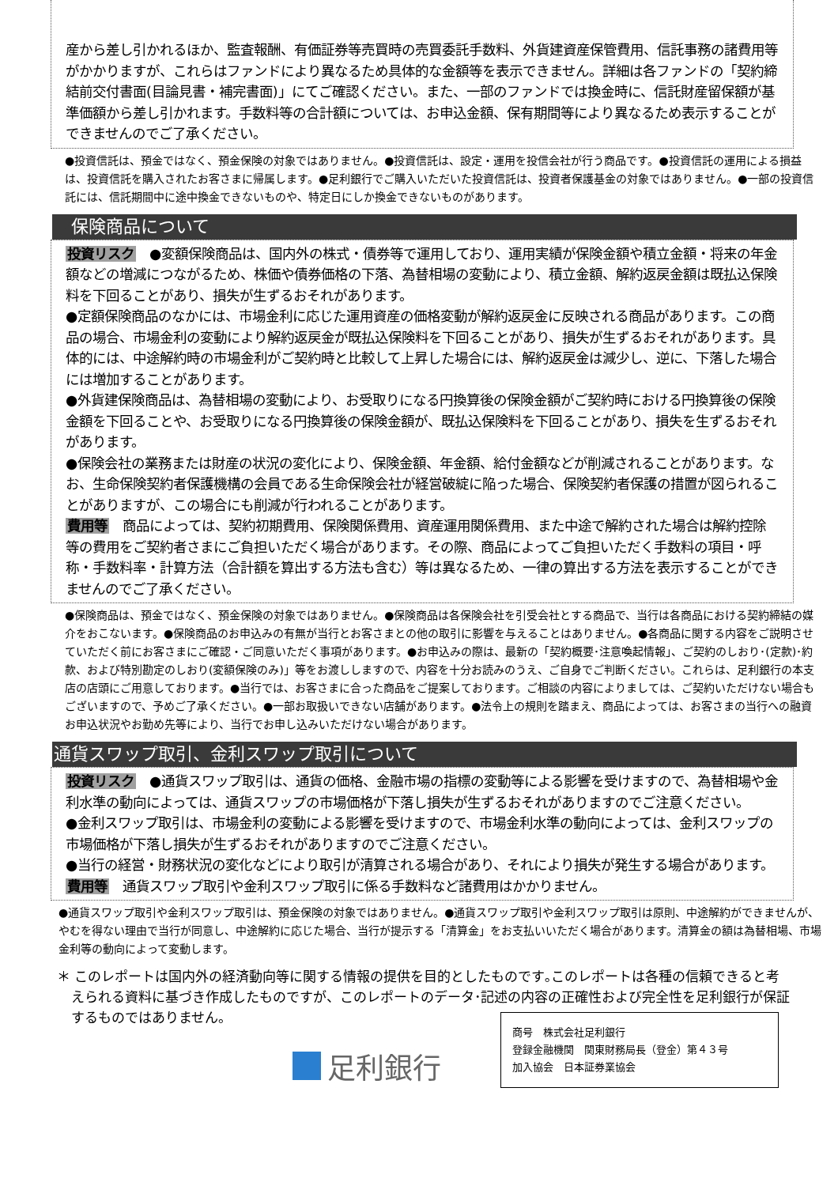産から差し引かれるほか、監査報酬、有価証券等売買時の売買委託手数料、外貨建資産保管費用、信託事務の諸費用等がかかりますが、これらはファンドにより異なるため具体的な金額等を表示できません。詳細は各ファンドの「契約締結前交付書面(目論見書・補完書面)」にてご確認ください。また、一部のファンドでは換金時に、信託財産留保額が基準価額から差し引かれます。手数料等の合計額については、お申込金額、保有期間等により異なるため表示することができませんのでご了承ください。
●投資信託は、預金ではなく、預金保険の対象ではありません。●投資信託は、設定・運用を投信会社が行う商品です。●投資信託の運用による損益は、投資信託を購入されたお客さまに帰属します。●足利銀行でご購入いただいた投資信託は、投資者保護基金の対象ではありません。●一部の投資信託には、信託期間中に途中換金できないものや、特定日にしか換金できないものがあります。
保険商品について
投資リスク　●変額保険商品は、国内外の株式・債券等で運用しており、運用実績が保険金額や積立金額・将来の年金額などの増減につながるため、株価や債券価格の下落、為替相場の変動により、積立金額、解約返戻金額は既払込保険料を下回ることがあり、損失が生ずるおそれがあります。
●定額保険商品のなかには、市場金利に応じた運用資産の価格変動が解約返戻金に反映される商品があります。この商品の場合、市場金利の変動により解約返戻金が既払込保険料を下回ることがあり、損失が生ずるおそれがあります。具体的には、中途解約時の市場金利がご契約時と比較して上昇した場合には、解約返戻金は減少し、逆に、下落した場合には増加することがあります。
●外貨建保険商品は、為替相場の変動により、お受取りになる円換算後の保険金額がご契約時における円換算後の保険金額を下回ることや、お受取りになる円換算後の保険金額が、既払込保険料を下回ることがあり、損失を生ずるおそれがあります。
●保険会社の業務または財産の状況の変化により、保険金額、年金額、給付金額などが削減されることがあります。なお、生命保険契約者保護機構の会員である生命保険会社が経営破綻に陥った場合、保険契約者保護の措置が図られることがありますが、この場合にも削減が行われることがあります。
費用等　商品によっては、契約初期費用、保険関係費用、資産運用関係費用、また中途で解約された場合は解約控除等の費用をご契約者さまにご負担いただく場合があります。その際、商品によってご負担いただく手数料の項目・呼称・手数料率・計算方法（合計額を算出する方法も含む）等は異なるため、一律の算出する方法を表示することができませんのでご了承ください。
●保険商品は、預金ではなく、預金保険の対象ではありません。●保険商品は各保険会社を引受会社とする商品で、当行は各商品における契約締結の媒介をおこないます。●保険商品のお申込みの有無が当行とお客さまとの他の取引に影響を与えることはありません。●各商品に関する内容をご説明させていただく前にお客さまにご確認・ご同意いただく事項があります。●お申込みの際は、最新の「契約概要･注意喚起情報」、ご契約のしおり･(定款)･約款、および特別勘定のしおり(変額保険のみ)」等をお渡ししますので、内容を十分お読みのうえ、ご自身でご判断ください。これらは、足利銀行の本支店の店頭にご用意しております。●当行では、お客さまに合った商品をご提案しております。ご相談の内容によりましては、ご契約いただけない場合もございますので、予めご了承ください。●一部お取扱いできない店舗があります。●法令上の規則を踏まえ、商品によっては、お客さまの当行への融資お申込状況やお勤め先等により、当行でお申し込みいただけない場合があります。
通貨スワップ取引、金利スワップ取引について
投資リスク　●通貨スワップ取引は、通貨の価格、金融市場の指標の変動等による影響を受けますので、為替相場や金利水準の動向によっては、通貨スワップの市場価格が下落し損失が生ずるおそれがありますのでご注意ください。
●金利スワップ取引は、市場金利の変動による影響を受けますので、市場金利水準の動向によっては、金利スワップの市場価格が下落し損失が生ずるおそれがありますのでご注意ください。
●当行の経営・財務状況の変化などにより取引が清算される場合があり、それにより損失が発生する場合があります。
費用等　通貨スワップ取引や金利スワップ取引に係る手数料など諸費用はかかりません。
●通貨スワップ取引や金利スワップ取引は、預金保険の対象ではありません。●通貨スワップ取引や金利スワップ取引は原則、中途解約ができませんが、やむを得ない理由で当行が同意し、中途解約に応じた場合、当行が提示する「清算金」をお支払いいただく場合があります。清算金の額は為替相場、市場金利等の動向によって変動します。
＊ このレポートは国内外の経済動向等に関する情報の提供を目的としたものです｡このレポートは各種の信頼できると考えられる資料に基づき作成したものですが、このレポートのデータ･記述の内容の正確性および完全性を足利銀行が保証するものではありません。
足利銀行
商号　株式会社足利銀行
登録金融機関　関東財務局長（登金）第４３号
加入協会　日本証券業協会